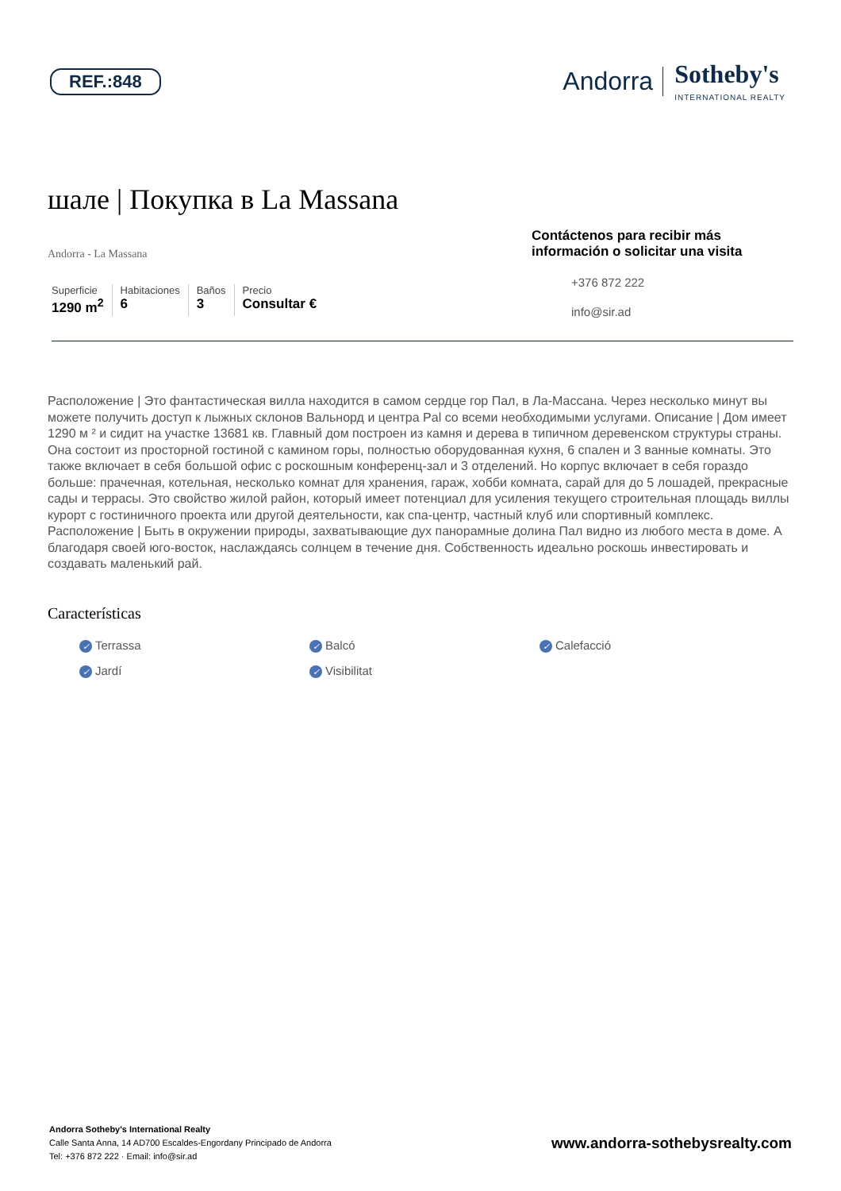REF.:848
Andorra Sotheby's
INTERNATIONAL REALTY
шале | Покупка в La Massana
Andorra - La Massana
Superficie
1290 m<sup>2</sup>
Habitaciones
6
Baños
3
Precio
Consultar €
Contáctenos para recibir más información o solicitar una visita
+376 872 222
info@sir.ad
Расположение | Это фантастическая вилла находится в самом сердце гор Пал, в Ла-Массана. Через несколько минут вы можете получить доступ к лыжных склонов Вальнорд и центра Pal со всеми необходимыми услугами. Описание | Дом имеет 1290 м ² и сидит на участке 13681 кв. Главный дом построен из камня и дерева в типичном деревенском структуры страны. Она состоит из просторной гостиной с камином горы, полностью оборудованная кухня, 6 спален и 3 ванные комнаты. Это также включает в себя большой офис с роскошным конференц-зал и 3 отделений. Но корпус включает в себя гораздо больше: прачечная, котельная, несколько комнат для хранения, гараж, хобби комната, сарай для до 5 лошадей, прекрасные сады и террасы. Это свойство жилой район, который имеет потенциал для усиления текущего строительная площадь виллы курорт с гостиничного проекта или другой деятельности, как спа-центр, частный клуб или спортивный комплекс. Расположение | Быть в окружении природы, захватывающие дух панорамные долина Пал видно из любого места в доме. А благодаря своей юго-восток, наслаждаясь солнцем в течение дня. Собственность идеально роскошь инвестировать и создавать маленький рай.
Características
✓ Terrassa ✓ Balcó ✓ Calefacció ✓ Jardí ✓ Visibilitat
Andorra Sotheby's International Realty
Calle Santa Anna, 14 AD700 Escaldes-Engordany Principado de Andorra
Tel: +376 872 222 · Email: info@sir.ad
www.andorra-sothebysrealty.com